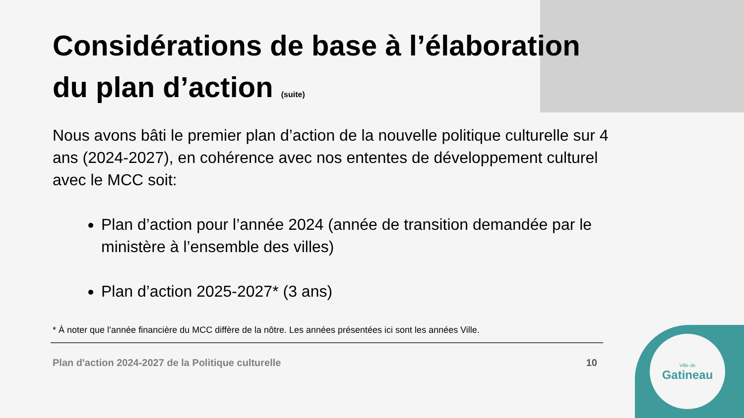Ville de
Gatineau
Considérations de base à l’élaboration du plan d’action (suite)
Nous avons bâti le premier plan d’action de la nouvelle politique culturelle sur 4 ans (2024-2027), en cohérence avec nos ententes de développement culturel avec le MCC soit:
Plan d’action pour l’année 2024 (année de transition demandée par le ministère à l’ensemble des villes)
Plan d’action 2025-2027* (3 ans)
* À noter que l’année financière du MCC diffère de la nôtre. Les années présentées ici sont les années Ville.
Plan d'action 2024-2027 de la Politique culturelle 10